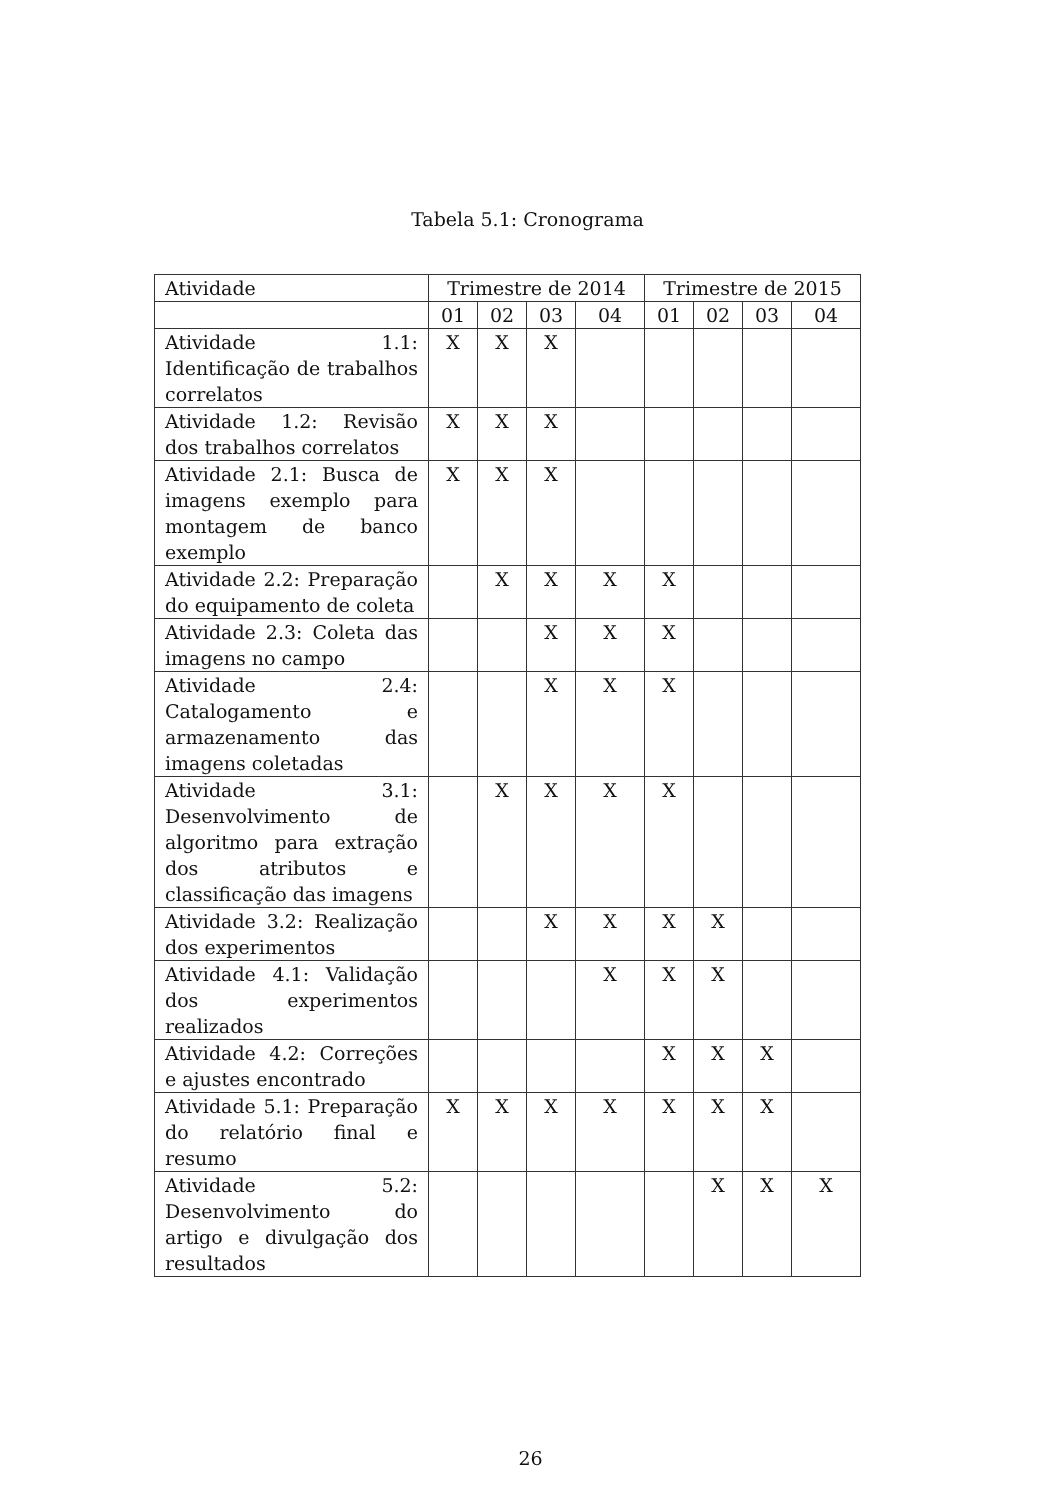Tabela 5.1: Cronograma
| Atividade | Trimestre de 2014 | | | | Trimestre de 2015 | | | |
| --- | --- | --- | --- | --- | --- | --- | --- | --- |
| | 01 | 02 | 03 | 04 | 01 | 02 | 03 | 04 |
| Atividade 1.1: Identificação de trabalhos correlatos | X | X | X | | | | | |
| Atividade 1.2: Revisão dos trabalhos correlatos | X | X | X | | | | | |
| Atividade 2.1: Busca de imagens exemplo para montagem de banco exemplo | X | X | X | | | | | |
| Atividade 2.2: Preparação do equipamento de coleta | | X | X | X | X | | | |
| Atividade 2.3: Coleta das imagens no campo | | | X | X | X | | | |
| Atividade 2.4: Catalogamento e armazenamento das imagens coletadas | | | X | X | X | | | |
| Atividade 3.1: Desenvolvimento de algoritmo para extração dos atributos e classificação das imagens | | X | X | X | X | | | |
| Atividade 3.2: Realização dos experimentos | | | X | X | X | X | | |
| Atividade 4.1: Validação dos experimentos realizados | | | | X | X | X | | |
| Atividade 4.2: Correções e ajustes encontrado | | | | | X | X | X | |
| Atividade 5.1: Preparação do relatório final e resumo | X | X | X | X | X | X | X | |
| Atividade 5.2: Desenvolvimento do artigo e divulgação dos resultados | | | | | | X | X | X |
26